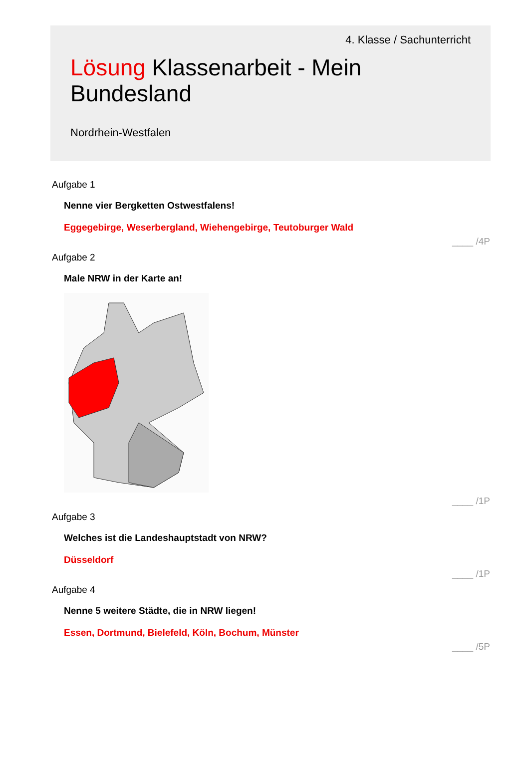4. Klasse / Sachunterricht
Lösung Klassenarbeit - Mein Bundesland
Nordrhein-Westfalen
Aufgabe 1
Nenne vier Bergketten Ostwestfalens!
Eggegebirge, Weserbergland, Wiehengebirge, Teutoburger Wald
____ /4P
Aufgabe 2
Male NRW in der Karte an!
____ /1P
Aufgabe 3
Welches ist die Landeshauptstadt von NRW?
Düsseldorf
____ /1P
Aufgabe 4
Nenne 5 weitere Städte, die in NRW liegen!
Essen, Dortmund, Bielefeld, Köln, Bochum, Münster
____ /5P